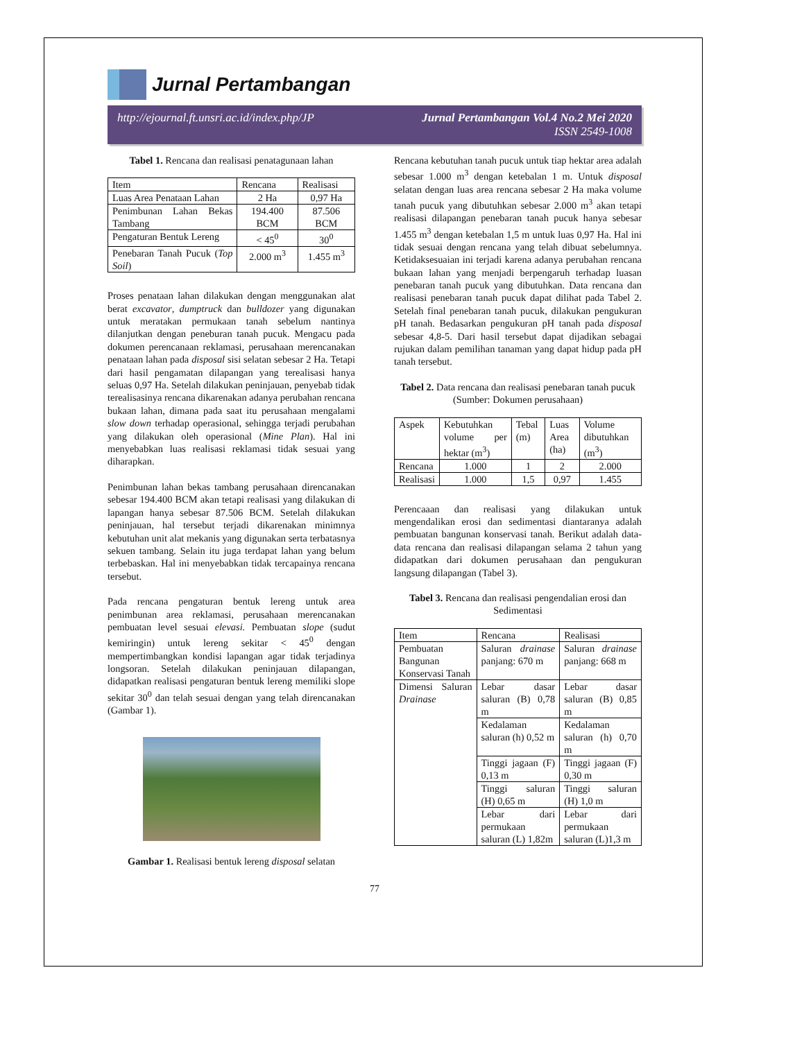Jurnal Pertambangan
http://ejournal.ft.unsri.ac.id/index.php/JP Jurnal Pertambangan Vol.4 No.2 Mei 2020
ISSN 2549-1008
Tabel 1. Rencana dan realisasi penatagunaan lahan
| Item | Rencana | Realisasi |
| --- | --- | --- |
| Luas Area Penataan Lahan | 2 Ha | 0,97 Ha |
| Penimbunan Lahan Bekas Tambang | 194.400 BCM | 87.506 BCM |
| Pengaturan Bentuk Lereng | < 45<sup>0</sup> | 30<sup>0</sup> |
| Penebaran Tanah Pucuk ( Top Soil ) | 2.000 m<sup>3</sup> | 1.455 m<sup>3</sup> |
Proses penataan lahan dilakukan dengan menggunakan alat berat excavator, dumptruck dan bulldozer yang digunakan untuk meratakan permukaan tanah sebelum nantinya dilanjutkan dengan peneburan tanah pucuk. Mengacu pada dokumen perencanaan reklamasi, perusahaan merencanakan penataan lahan pada disposal sisi selatan sebesar 2 Ha. Tetapi dari hasil pengamatan dilapangan yang terealisasi hanya seluas 0,97 Ha. Setelah dilakukan peninjauan, penyebab tidak terealisasinya rencana dikarenakan adanya perubahan rencana bukaan lahan, dimana pada saat itu perusahaan mengalami slow down terhadap operasional, sehingga terjadi perubahan yang dilakukan oleh operasional (Mine Plan). Hal ini menyebabkan luas realisasi reklamasi tidak sesuai yang diharapkan.
Penimbunan lahan bekas tambang perusahaan direncanakan sebesar 194.400 BCM akan tetapi realisasi yang dilakukan di lapangan hanya sebesar 87.506 BCM. Setelah dilakukan peninjauan, hal tersebut terjadi dikarenakan minimnya kebutuhan unit alat mekanis yang digunakan serta terbatasnya sekuen tambang. Selain itu juga terdapat lahan yang belum terbebaskan. Hal ini menyebabkan tidak tercapainya rencana tersebut.
Pada rencana pengaturan bentuk lereng untuk area penimbunan area reklamasi, perusahaan merencanakan pembuatan level sesuai elevasi. Pembuatan slope (sudut kemiringin) untuk lereng sekitar < 45<sup>0</sup> dengan mempertimbangkan kondisi lapangan agar tidak terjadinya longsoran. Setelah dilakukan peninjauan dilapangan, didapatkan realisasi pengaturan bentuk lereng memiliki slope sekitar 30<sup>0</sup> dan telah sesuai dengan yang telah direncanakan (Gambar 1).
Gambar 1. Realisasi bentuk lereng disposal selatan
Rencana kebutuhan tanah pucuk untuk tiap hektar area adalah sebesar 1.000 m<sup>3</sup> dengan ketebalan 1 m. Untuk disposal selatan dengan luas area rencana sebesar 2 Ha maka volume tanah pucuk yang dibutuhkan sebesar 2.000 m<sup>3</sup> akan tetapi realisasi dilapangan penebaran tanah pucuk hanya sebesar 1.455 m<sup>3</sup> dengan ketebalan 1,5 m untuk luas 0,97 Ha. Hal ini tidak sesuai dengan rencana yang telah dibuat sebelumnya. Ketidaksesuaian ini terjadi karena adanya perubahan rencana bukaan lahan yang menjadi berpengaruh terhadap luasan penebaran tanah pucuk yang dibutuhkan. Data rencana dan realisasi penebaran tanah pucuk dapat dilihat pada Tabel 2. Setelah final penebaran tanah pucuk, dilakukan pengukuran pH tanah. Bedasarkan pengukuran pH tanah pada disposal sebesar 4,8-5. Dari hasil tersebut dapat dijadikan sebagai rujukan dalam pemilihan tanaman yang dapat hidup pada pH tanah tersebut.
Tabel 2. Data rencana dan realisasi penebaran tanah pucuk (Sumber: Dokumen perusahaan)
| Aspek | Kebutuhkan volume per hektar (m<sup>3</sup>) | Tebal (m) | Luas Area (ha) | Volume dibutuhkan (m<sup>3</sup>) |
| --- | --- | --- | --- | --- |
| Rencana | 1.000 | 1 | 2 | 2.000 |
| Realisasi | 1.000 | 1,5 | 0,97 | 1.455 |
Perencaaan dan realisasi yang dilakukan untuk mengendalikan erosi dan sedimentasi diantaranya adalah pembuatan bangunan konservasi tanah. Berikut adalah data-data rencana dan realisasi dilapangan selama 2 tahun yang didapatkan dari dokumen perusahaan dan pengukuran langsung dilapangan (Tabel 3).
Tabel 3. Rencana dan realisasi pengendalian erosi dan Sedimentasi
| Item | Rencana | Realisasi |
| --- | --- | --- |
| Pembuatan Bangunan Konservasi Tanah | Saluran drainase panjang: 670 m | Saluran drainase panjang: 668 m |
| Dimensi Saluran Drainase | Lebar dasar saluran (B) 0,78 m | Lebar dasar saluran (B) 0,85 m |
| | Kedalaman saluran (h) 0,52 m | Kedalaman saluran (h) 0,70 m |
| | Tinggi jagaan (F) 0,13 m | Tinggi jagaan (F) 0,30 m |
| | Tinggi saluran (H) 0,65 m | Tinggi saluran (H) 1,0 m |
| | Lebar dari permukaan saluran (L) 1,82m | Lebar dari permukaan saluran (L)1,3 m |
77